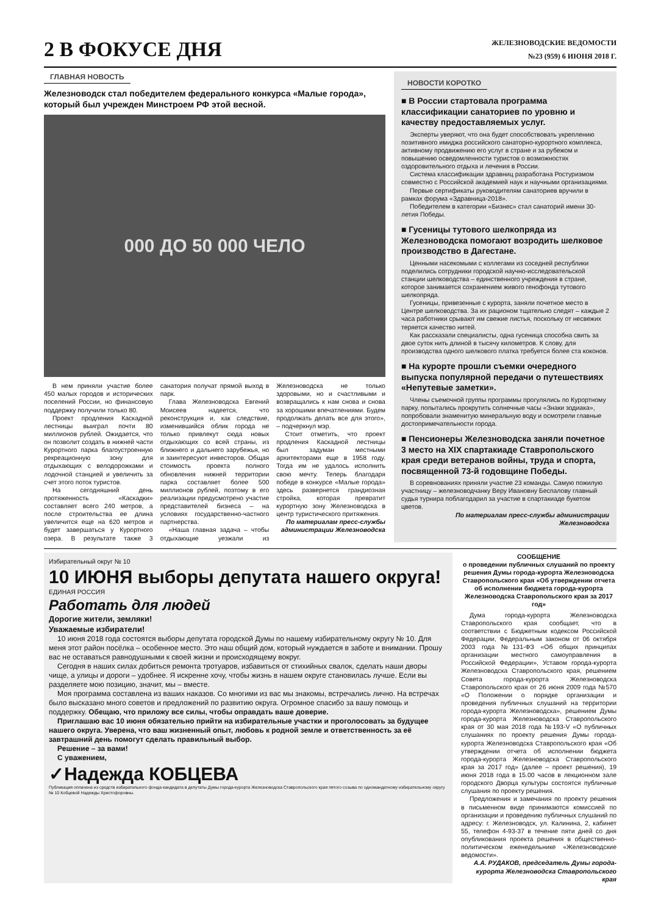2 В ФОКУСЕ ДНЯ
ЖЕЛЕЗНОВОДСКИЕ ВЕДОМОСТИ
№23 (959) 6 ИЮНЯ 2018 Г.
ГЛАВНАЯ НОВОСТЬ
Железноводск стал победителем федерального конкурса «Малые города», который был учрежден Минстроем РФ этой весной.
000 ДО 50 000 ЧЕЛО
В нем приняли участие более 450 малых городов и исторических поселений России, но финансовую поддержку получили только 80.
Проект продления Каскадной лестницы выиграл почти 80 миллионов рублей. Ожидается, что он позволит создать в нижней части Курортного парка благоустроенную рекреационную зону для отдыхающих с велодорожками и лодочной станцией и увеличить за счет этого поток туристов.
На сегодняшний день протяженность «Каскадки» составляет всего 240 метров, а после строительства ее длина увеличится еще на 620 метров и будет завершаться у Курортного озера. В результате также 3 санатория получат прямой выход в парк.
Глава Железноводска Евгений Моисеев надеется, что реконструкция и, как следствие, изменившийся облик города не только привлекут сюда новых отдыхающих со всей страны, из ближнего и дальнего зарубежья, но и заинтересуют инвесторов. Общая стоимость проекта полного обновления нижней территории парка составляет более 500 миллионов рублей, поэтому в его реализации предусмотрено участие представителей бизнеса – на условиях государственно-частного партнерства.
«Наша главная задача – чтобы отдыхающие уезжали из Железноводска не только здоровыми, но и счастливыми и возвращались к нам снова и снова за хорошими впечатлениями. Будем продолжать делать все для этого», – подчеркнул мэр.
Стоит отметить, что проект продления Каскадной лестницы был задуман местными архитекторами еще в 1958 году. Тогда им не удалось исполнить свою мечту. Теперь благодаря победе в конкурсе «Малые города» здесь развернется грандиозная стройка, которая превратит курортную зону Железноводска в центр туристического притяжения.
По материалам пресс-службы администрации Железноводска
НОВОСТИ КОРОТКО
■ В России стартовала программа классификации санаториев по уровню и качеству предоставляемых услуг.
Эксперты уверяют, что она будет способствовать укреплению позитивного имиджа российского санаторно-курортного комплекса, активному продвижению его услуг в стране и за рубежом и повышению осведомленности туристов о возможностях оздоровительного отдыха и лечения в России.
Система классификации здравниц разработана Ростуризмом совместно с Российской академией наук и научными организациями.
Первые сертификаты руководителям санаториев вручили в рамках форума «Здравница-2018».
Победителем в категории «Бизнес» стал санаторий имени 30-летия Победы.
■ Гусеницы тутового шелкопряда из Железноводска помогают возродить шелковое производство в Дагестане.
Ценными насекомыми с коллегами из соседней республики поделились сотрудники городской научно-исследовательской станции шелководства – единственного учреждения в стране, которое занимается сохранением живого генофонда тутового шелкопряда.
Гусеницы, привезенные с курорта, заняли почетное место в Центре шелководства. За их рационом тщательно следят – каждые 2 часа работники срывают им свежие листья, поскольку от несвежих теряется качество нитей.
Как рассказали специалисты, одна гусеница способна свить за двое суток нить длиной в тысячу километров. К слову, для производства одного шелкового платка требуется более ста коконов.
■ На курорте прошли съемки очередного выпуска популярной передачи о путешествиях «Непутевые заметки».
Члены съемочной группы программы прогулялись по Курортному парку, попытались прокрутить солнечные часы «Знаки зодиака», попробовали знаменитую минеральную воду и осмотрели главные достопримечательности города.
■ Пенсионеры Железноводска заняли почетное 3 место на XIX спартакиаде Ставропольского края среди ветеранов войны, труда и спорта, посвященной 73-й годовщине Победы.
В соревнованиях приняли участие 23 команды. Самую пожилую участницу – железноводчанку Веру Ивановну Беспалову главный судья турнира поблагодарил за участие в спартакиаде букетом цветов.
По материалам пресс-службы администрации Железноводска
Избирательный округ № 10
10 ИЮНЯ выборы депутата нашего округа!
ЕДИНАЯ РОССИЯ
Работать для людей
Дорогие жители, земляки!
Уважаемые избиратели!
10 июня 2018 года состоятся выборы депутата городской Думы по нашему избирательному округу № 10. Для меня этот район посёлка – особенное место. Это наш общий дом, который нуждается в заботе и внимании. Прошу вас не оставаться равнодушными к своей жизни и происходящему вокруг.
Сегодня в наших силах добиться ремонта тротуаров, избавиться от стихийных свалок, сделать наши дворы чище, а улицы и дороги – удобнее. Я искренне хочу, чтобы жизнь в нашем округе становилась лучше. Если вы разделяете мою позицию, значит, мы – вместе.
Моя программа составлена из ваших наказов. Со многими из вас мы знакомы, встречались лично. На встречах было высказано много советов и предложений по развитию округа. Огромное спасибо за вашу помощь и поддержку. Обещаю, что приложу все силы, чтобы оправдать ваше доверие.
Приглашаю вас 10 июня обязательно прийти на избирательные участки и проголосовать за будущее нашего округа. Уверена, что ваш жизненный опыт, любовь к родной земле и ответственность за её завтрашний день помогут сделать правильный выбор.
Решение – за вами!
С уважением,
✓Надежда КОБЦЕВА
Публикация оплачена из средств избирательного фонда кандидата в депутаты Думы города-курорта Железноводска Ставропольского края пятого созыва по одномандатному избирательному округу № 10 Кобцевой Надежды Христофоровны.
СООБЩЕНИЕ
о проведении публичных слушаний по проекту решения Думы города-курорта Железноводска Ставропольского края «Об утверждении отчета об исполнении бюджета города-курорта Железноводска Ставропольского края за 2017 год»
Дума города-курорта Железноводска Ставропольского края сообщает, что в соответствии с Бюджетным кодексом Российской Федерации, Федеральным законом от 06 октября 2003 года №131-ФЗ «Об общих принципах организации местного самоуправления в Российской Федерации», Уставом города-курорта Железноводска Ставропольского края, решением Совета города-курорта Железноводска Ставропольского края от 26 июня 2009 года №570 «О Положении о порядке организации и проведения публичных слушаний на территории города-курорта Железноводска», решением Думы города-курорта Железноводска Ставропольского края от 30 мая 2018 года №193-V «О публичных слушаниях по проекту решения Думы города-курорта Железноводска Ставропольского края «Об утверждении отчета об исполнении бюджета города-курорта Железноводска Ставропольского края за 2017 год» (далее – проект решения), 19 июня 2018 года в 15.00 часов в лекционном зале городского Дворца культуры состоятся публичные слушания по проекту решения.
Предложения и замечания по проекту решения в письменном виде принимаются комиссией по организации и проведению публичных слушаний по адресу: г. Железноводск, ул. Калинина, 2, кабинет 55, телефон 4-93-37 в течение пяти дней со дня опубликования проекта решения в общественно-политическом еженедельнике «Железноводские ведомости».
А.А. РУДАКОВ, председатель Думы города-курорта Железноводска Ставропольского края